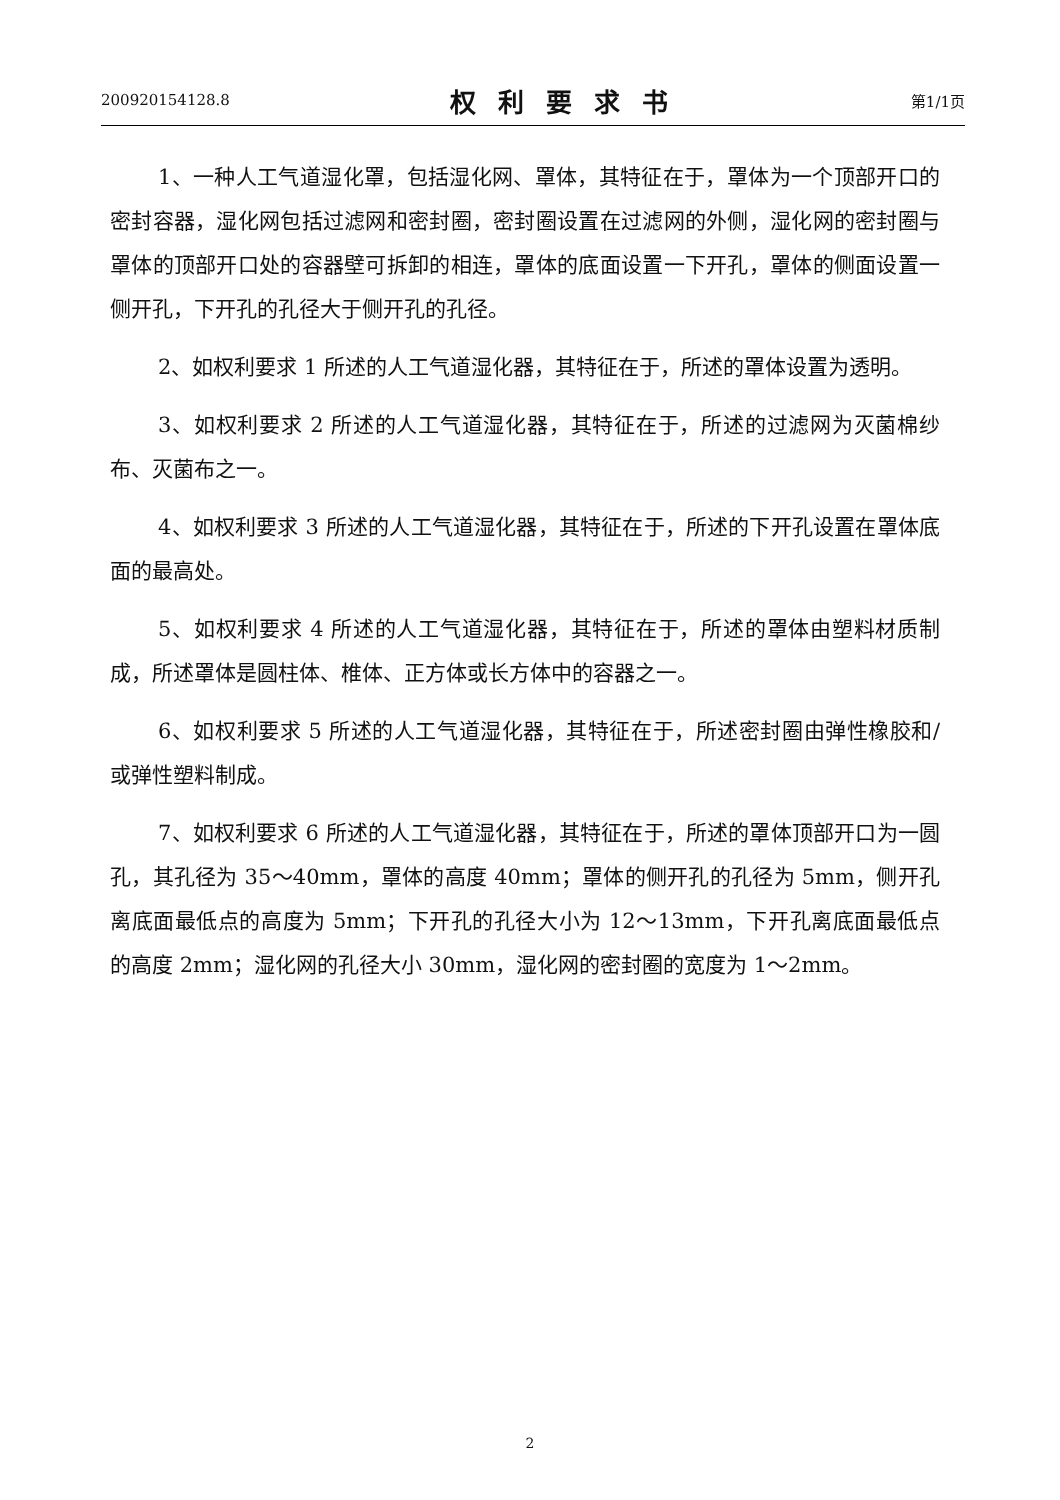200920154128.8 权利要求书 第1/1页
1、一种人工气道湿化罩，包括湿化网、罩体，其特征在于，罩体为一个顶部开口的密封容器，湿化网包括过滤网和密封圈，密封圈设置在过滤网的外侧，湿化网的密封圈与罩体的顶部开口处的容器壁可拆卸的相连，罩体的底面设置一下开孔，罩体的侧面设置一侧开孔，下开孔的孔径大于侧开孔的孔径。
2、如权利要求 1 所述的人工气道湿化器，其特征在于，所述的罩体设置为透明。
3、如权利要求 2 所述的人工气道湿化器，其特征在于，所述的过滤网为灭菌棉纱布、灭菌布之一。
4、如权利要求 3 所述的人工气道湿化器，其特征在于，所述的下开孔设置在罩体底面的最高处。
5、如权利要求 4 所述的人工气道湿化器，其特征在于，所述的罩体由塑料材质制成，所述罩体是圆柱体、椎体、正方体或长方体中的容器之一。
6、如权利要求 5 所述的人工气道湿化器，其特征在于，所述密封圈由弹性橡胶和/或弹性塑料制成。
7、如权利要求 6 所述的人工气道湿化器，其特征在于，所述的罩体顶部开口为一圆孔，其孔径为 35～40mm，罩体的高度 40mm；罩体的侧开孔的孔径为 5mm，侧开孔离底面最低点的高度为 5mm；下开孔的孔径大小为 12～13mm，下开孔离底面最低点的高度 2mm；湿化网的孔径大小 30mm，湿化网的密封圈的宽度为 1～2mm。
2